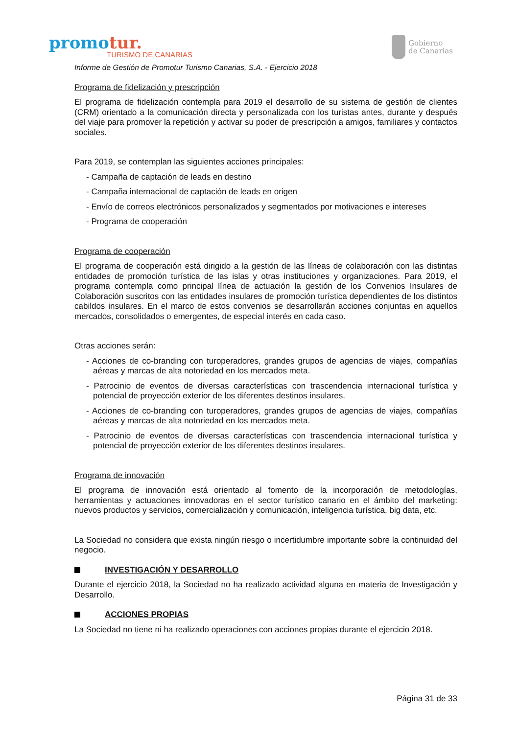promotur.
TURISMO DE CANARIAS
Gobierno
de Canarias
Informe de Gestión de Promotur Turismo Canarias, S.A. - Ejercicio 2018
Programa de fidelización y prescripción
El programa de fidelización contempla para 2019 el desarrollo de su sistema de gestión de clientes (CRM) orientado a la comunicación directa y personalizada con los turistas antes, durante y después del viaje para promover la repetición y activar su poder de prescripción a amigos, familiares y contactos sociales.
Para 2019, se contemplan las siguientes acciones principales:
- Campaña de captación de leads en destino
- Campaña internacional de captación de leads en origen
- Envío de correos electrónicos personalizados y segmentados por motivaciones e intereses
- Programa de cooperación
Programa de cooperación
El programa de cooperación está dirigido a la gestión de las líneas de colaboración con las distintas entidades de promoción turística de las islas y otras instituciones y organizaciones. Para 2019, el programa contempla como principal línea de actuación la gestión de los Convenios Insulares de Colaboración suscritos con las entidades insulares de promoción turística dependientes de los distintos cabildos insulares. En el marco de estos convenios se desarrollarán acciones conjuntas en aquellos mercados, consolidados o emergentes, de especial interés en cada caso.
Otras acciones serán:
- Acciones de co-branding con turoperadores, grandes grupos de agencias de viajes, compañías aéreas y marcas de alta notoriedad en los mercados meta.
- Patrocinio de eventos de diversas características con trascendencia internacional turística y potencial de proyección exterior de los diferentes destinos insulares.
- Acciones de co-branding con turoperadores, grandes grupos de agencias de viajes, compañías aéreas y marcas de alta notoriedad en los mercados meta.
- Patrocinio de eventos de diversas características con trascendencia internacional turística y potencial de proyección exterior de los diferentes destinos insulares.
Programa de innovación
El programa de innovación está orientado al fomento de la incorporación de metodologías, herramientas y actuaciones innovadoras en el sector turístico canario en el ámbito del marketing: nuevos productos y servicios, comercialización y comunicación, inteligencia turística, big data, etc.
La Sociedad no considera que exista ningún riesgo o incertidumbre importante sobre la continuidad del negocio.
INVESTIGACIÓN Y DESARROLLO
Durante el ejercicio 2018, la Sociedad no ha realizado actividad alguna en materia de Investigación y Desarrollo.
ACCIONES PROPIAS
La Sociedad no tiene ni ha realizado operaciones con acciones propias durante el ejercicio 2018.
Página 31 de 33